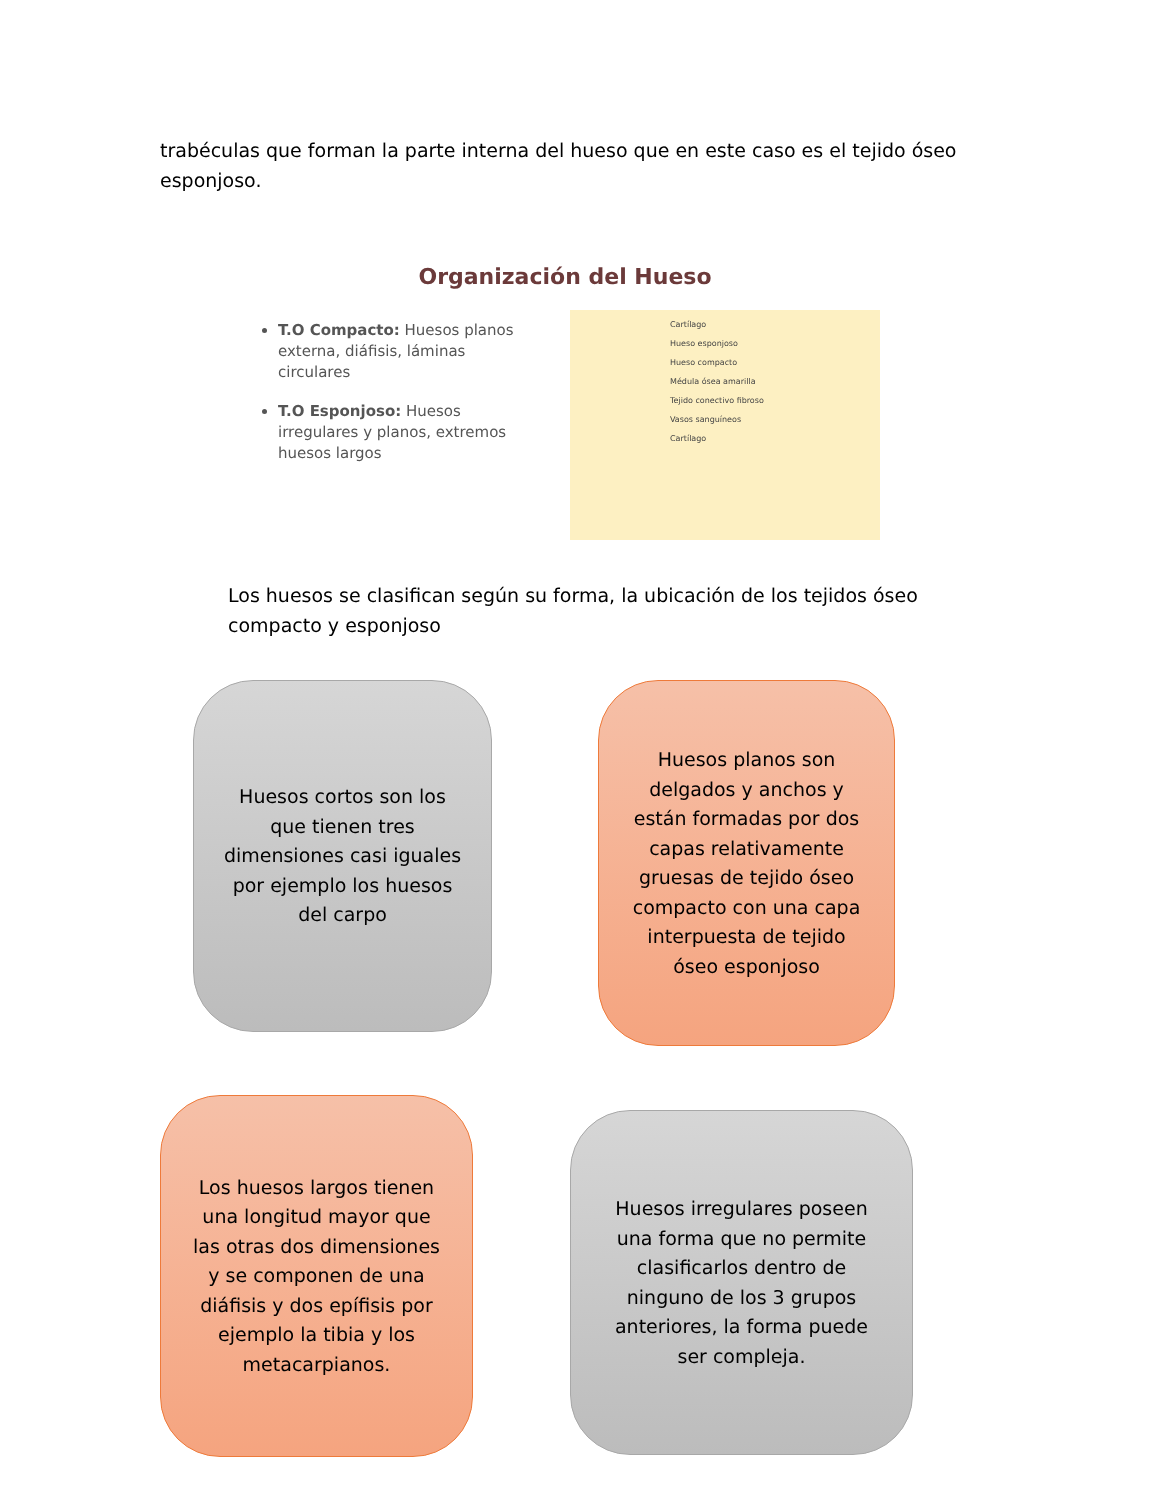trabéculas que forman la parte interna del hueso que en este caso es el tejido óseo esponjoso.
Organización del Hueso
T.O Compacto: Huesos planos externa, diáfisis, láminas circulares
T.O Esponjoso: Huesos irregulares y planos, extremos huesos largos
Cartílago
Hueso esponjoso
Hueso compacto
Médula ósea amarilla
Tejido conectivo fibroso
Vasos sanguíneos
Cartílago
Los huesos se clasifican según su forma, la ubicación de los tejidos óseo compacto y esponjoso
Huesos cortos son los que tienen tres dimensiones casi iguales por ejemplo los huesos del carpo
Huesos planos son delgados y anchos y están formadas por dos capas relativamente gruesas de tejido óseo compacto con una capa interpuesta de tejido óseo esponjoso
Los huesos largos tienen una longitud mayor que las otras dos dimensiones y se componen de una diáfisis y dos epífisis por ejemplo la tibia y los metacarpianos.
Huesos irregulares poseen una forma que no permite clasificarlos dentro de ninguno de los 3 grupos anteriores, la forma puede ser compleja.